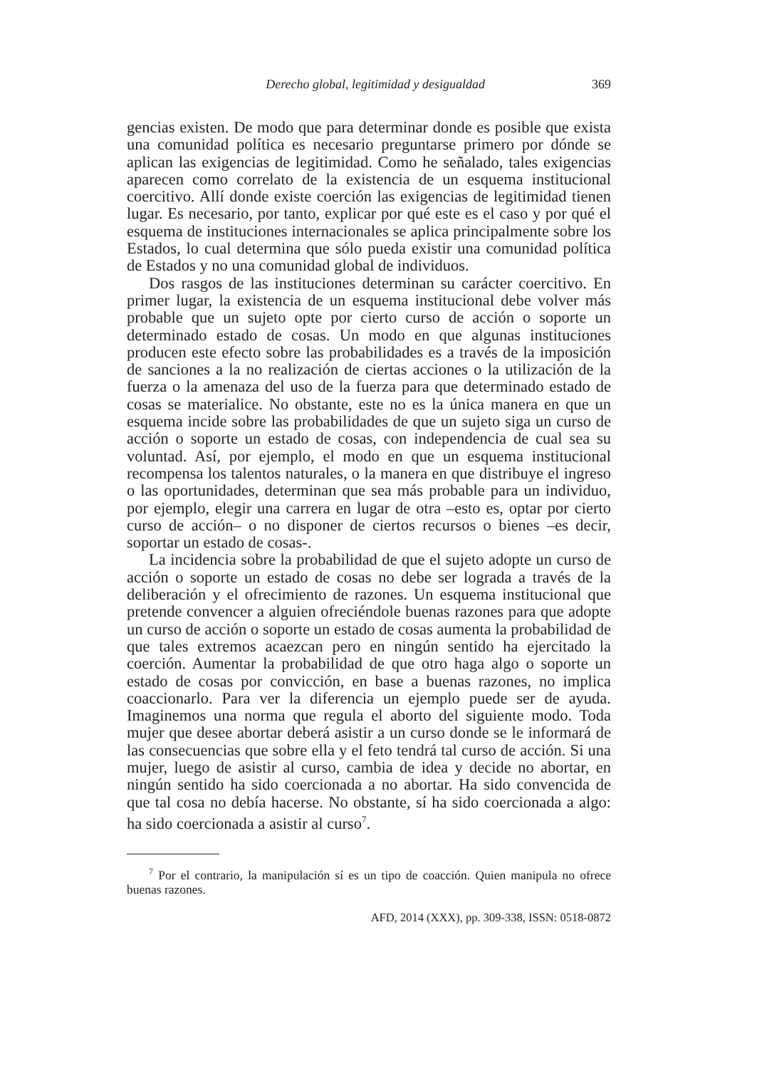Derecho global, legitimidad y desigualdad 369
gencias existen. De modo que para determinar donde es posible que exista una comunidad política es necesario preguntarse primero por dónde se aplican las exigencias de legitimidad. Como he señalado, tales exigencias aparecen como correlato de la existencia de un esquema institucional coercitivo. Allí donde existe coerción las exigencias de legitimidad tienen lugar. Es necesario, por tanto, explicar por qué este es el caso y por qué el esquema de instituciones internacionales se aplica principalmente sobre los Estados, lo cual determina que sólo pueda existir una comunidad política de Estados y no una comunidad global de individuos.
Dos rasgos de las instituciones determinan su carácter coercitivo. En primer lugar, la existencia de un esquema institucional debe volver más probable que un sujeto opte por cierto curso de acción o soporte un determinado estado de cosas. Un modo en que algunas instituciones producen este efecto sobre las probabilidades es a través de la imposición de sanciones a la no realización de ciertas acciones o la utilización de la fuerza o la amenaza del uso de la fuerza para que determinado estado de cosas se materialice. No obstante, este no es la única manera en que un esquema incide sobre las probabilidades de que un sujeto siga un curso de acción o soporte un estado de cosas, con independencia de cual sea su voluntad. Así, por ejemplo, el modo en que un esquema institucional recompensa los talentos naturales, o la manera en que distribuye el ingreso o las oportunidades, determinan que sea más probable para un individuo, por ejemplo, elegir una carrera en lugar de otra –esto es, optar por cierto curso de acción– o no disponer de ciertos recursos o bienes –es decir, soportar un estado de cosas-.
La incidencia sobre la probabilidad de que el sujeto adopte un curso de acción o soporte un estado de cosas no debe ser lograda a través de la deliberación y el ofrecimiento de razones. Un esquema institucional que pretende convencer a alguien ofreciéndole buenas razones para que adopte un curso de acción o soporte un estado de cosas aumenta la probabilidad de que tales extremos acaezcan pero en ningún sentido ha ejercitado la coerción. Aumentar la probabilidad de que otro haga algo o soporte un estado de cosas por convicción, en base a buenas razones, no implica coaccionarlo. Para ver la diferencia un ejemplo puede ser de ayuda. Imaginemos una norma que regula el aborto del siguiente modo. Toda mujer que desee abortar deberá asistir a un curso donde se le informará de las consecuencias que sobre ella y el feto tendrá tal curso de acción. Si una mujer, luego de asistir al curso, cambia de idea y decide no abortar, en ningún sentido ha sido coercionada a no abortar. Ha sido convencida de que tal cosa no debía hacerse. No obstante, sí ha sido coercionada a algo: ha sido coercionada a asistir al curso<sup>7</sup>.
<sup>7</sup> Por el contrario, la manipulación sí es un tipo de coacción. Quien manipula no ofrece buenas razones.
AFD, 2014 (XXX), pp. 309-338, ISSN: 0518-0872